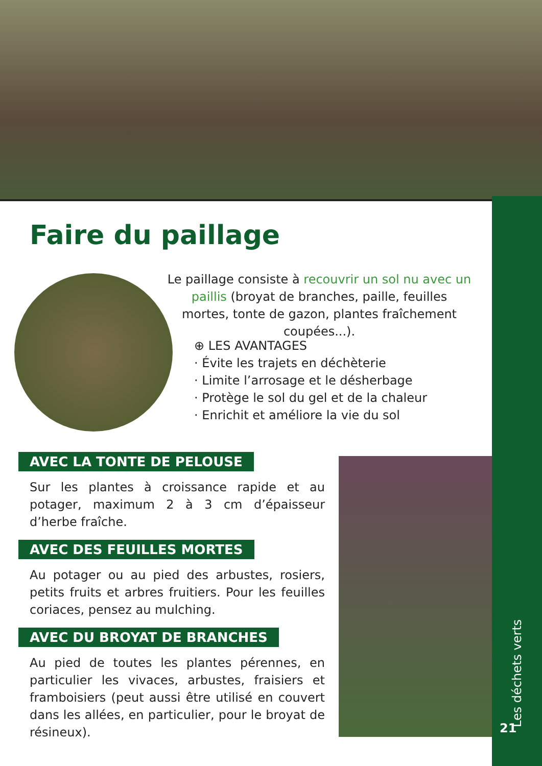Faire du paillage
Le paillage consiste à recouvrir un sol nu avec un paillis (broyat de branches, paille, feuilles mortes, tonte de gazon, plantes fraîchement coupées...).
⊕ LES AVANTAGES
· Évite les trajets en déchèterie
· Limite l’arrosage et le désherbage
· Protège le sol du gel et de la chaleur
· Enrichit et améliore la vie du sol
AVEC LA TONTE DE PELOUSE
Sur les plantes à croissance rapide et au potager, maximum 2 à 3 cm d’épaisseur d’herbe fraîche.
AVEC DES FEUILLES MORTES
Au potager ou au pied des arbustes, rosiers, petits fruits et arbres fruitiers. Pour les feuilles coriaces, pensez au mulching.
AVEC DU BROYAT DE BRANCHES
Au pied de toutes les plantes pérennes, en particulier les vivaces, arbustes, fraisiers et framboisiers (peut aussi être utilisé en couvert dans les allées, en particulier, pour le broyat de résineux).
Les déchets verts
21